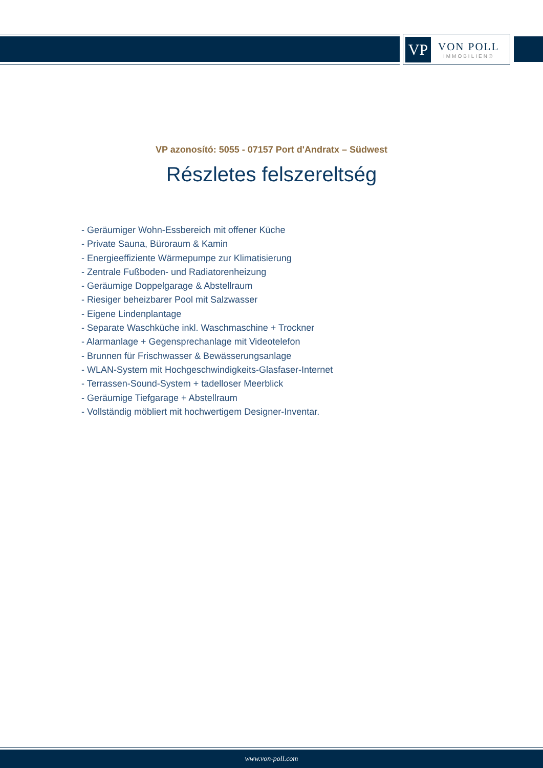VP
VON POLL
IMMOBILIEN®
VP azonosító: 5055 - 07157 Port d'Andratx – Südwest
Részletes felszereltség
- Geräumiger Wohn-Essbereich mit offener Küche
- Private Sauna, Büroraum & Kamin
- Energieeffiziente Wärmepumpe zur Klimatisierung
- Zentrale Fußboden- und Radiatorenheizung
- Geräumige Doppelgarage & Abstellraum
- Riesiger beheizbarer Pool mit Salzwasser
- Eigene Lindenplantage
- Separate Waschküche inkl. Waschmaschine + Trockner
- Alarmanlage + Gegensprechanlage mit Videotelefon
- Brunnen für Frischwasser & Bewässerungsanlage
- WLAN-System mit Hochgeschwindigkeits-Glasfaser-Internet
- Terrassen-Sound-System + tadelloser Meerblick
- Geräumige Tiefgarage + Abstellraum
- Vollständig möbliert mit hochwertigem Designer-Inventar.
www.von-poll.com